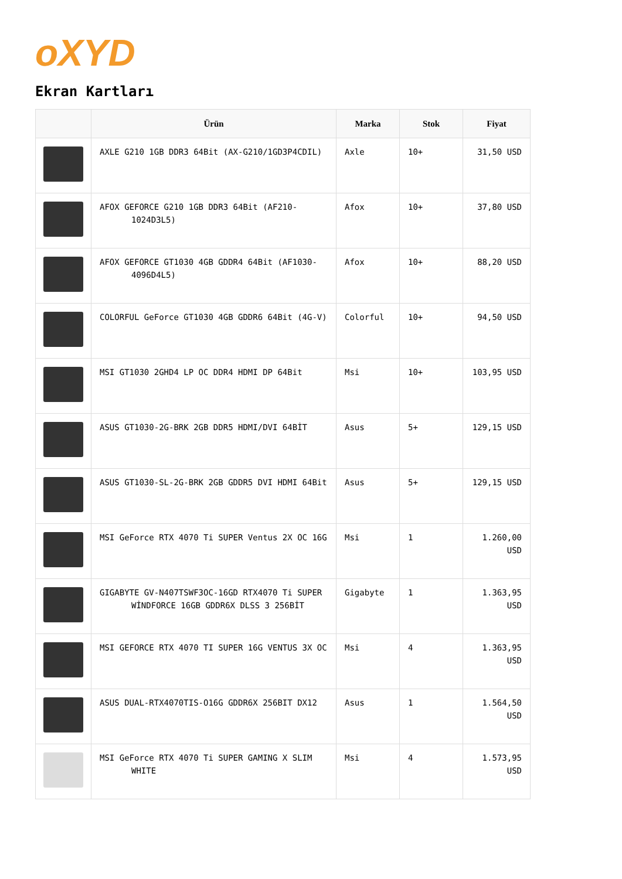oXYD
Ekran Kartları
| | Ürün | Marka | Stok | Fiyat |
| --- | --- | --- | --- | --- |
| | AXLE G210 1GB DDR3 64Bit (AX-G210/1GD3P4CDIL) | Axle | 10+ | 31,50 USD |
| | AFOX GEFORCE G210 1GB DDR3 64Bit (AF210-1024D3L5) | Afox | 10+ | 37,80 USD |
| | AFOX GEFORCE GT1030 4GB GDDR4 64Bit (AF1030-4096D4L5) | Afox | 10+ | 88,20 USD |
| | COLORFUL GeForce GT1030 4GB GDDR6 64Bit (4G-V) | Colorful | 10+ | 94,50 USD |
| | MSI GT1030 2GHD4 LP OC DDR4 HDMI DP 64Bit | Msi | 10+ | 103,95 USD |
| | ASUS GT1030-2G-BRK 2GB DDR5 HDMI/DVI 64BİT | Asus | 5+ | 129,15 USD |
| | ASUS GT1030-SL-2G-BRK 2GB GDDR5 DVI HDMI 64Bit | Asus | 5+ | 129,15 USD |
| | MSI GeForce RTX 4070 Ti SUPER Ventus 2X OC 16G | Msi | 1 | 1.260,00 USD |
| | GIGABYTE GV-N407TSWF3OC-16GD RTX4070 Ti SUPER WİNDFORCE 16GB GDDR6X DLSS 3 256BİT | Gigabyte | 1 | 1.363,95 USD |
| | MSI GEFORCE RTX 4070 TI SUPER 16G VENTUS 3X OC | Msi | 4 | 1.363,95 USD |
| | ASUS DUAL-RTX4070TIS-O16G GDDR6X 256BIT DX12 | Asus | 1 | 1.564,50 USD |
| | MSI GeForce RTX 4070 Ti SUPER GAMING X SLIM WHITE | Msi | 4 | 1.573,95 USD |